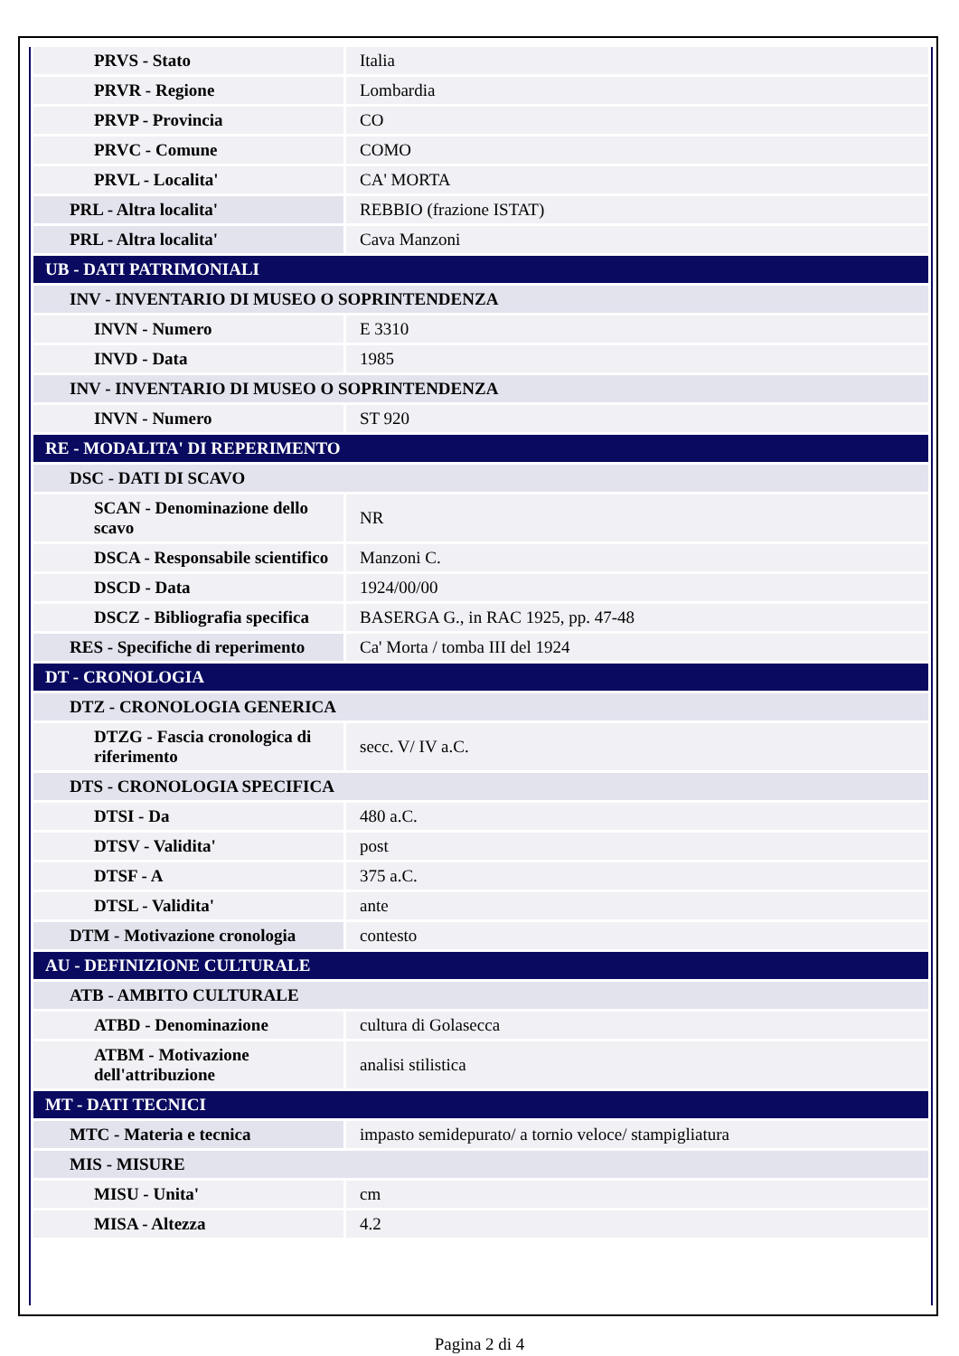| PRVS - Stato | Italia |
| PRVR - Regione | Lombardia |
| PRVP - Provincia | CO |
| PRVC - Comune | COMO |
| PRVL - Localita' | CA' MORTA |
| PRL - Altra localita' | REBBIO (frazione ISTAT) |
| PRL - Altra localita' | Cava Manzoni |
| UB - DATI PATRIMONIALI | |
| INV - INVENTARIO DI MUSEO O SOPRINTENDENZA | |
| INVN - Numero | E 3310 |
| INVD - Data | 1985 |
| INV - INVENTARIO DI MUSEO O SOPRINTENDENZA | |
| INVN - Numero | ST 920 |
| RE - MODALITA' DI REPERIMENTO | |
| DSC - DATI DI SCAVO | |
| SCAN - Denominazione dello scavo | NR |
| DSCA - Responsabile scientifico | Manzoni C. |
| DSCD - Data | 1924/00/00 |
| DSCZ - Bibliografia specifica | BASERGA G., in RAC 1925, pp. 47-48 |
| RES - Specifiche di reperimento | Ca' Morta / tomba III del 1924 |
| DT - CRONOLOGIA | |
| DTZ - CRONOLOGIA GENERICA | |
| DTZG - Fascia cronologica di riferimento | secc. V/ IV a.C. |
| DTS - CRONOLOGIA SPECIFICA | |
| DTSI - Da | 480 a.C. |
| DTSV - Validita' | post |
| DTSF - A | 375 a.C. |
| DTSL - Validita' | ante |
| DTM - Motivazione cronologia | contesto |
| AU - DEFINIZIONE CULTURALE | |
| ATB - AMBITO CULTURALE | |
| ATBD - Denominazione | cultura di Golasecca |
| ATBM - Motivazione dell'attribuzione | analisi stilistica |
| MT - DATI TECNICI | |
| MTC - Materia e tecnica | impasto semidepurato/ a tornio veloce/ stampigliatura |
| MIS - MISURE | |
| MISU - Unita' | cm |
| MISA - Altezza | 4.2 |
Pagina 2 di 4